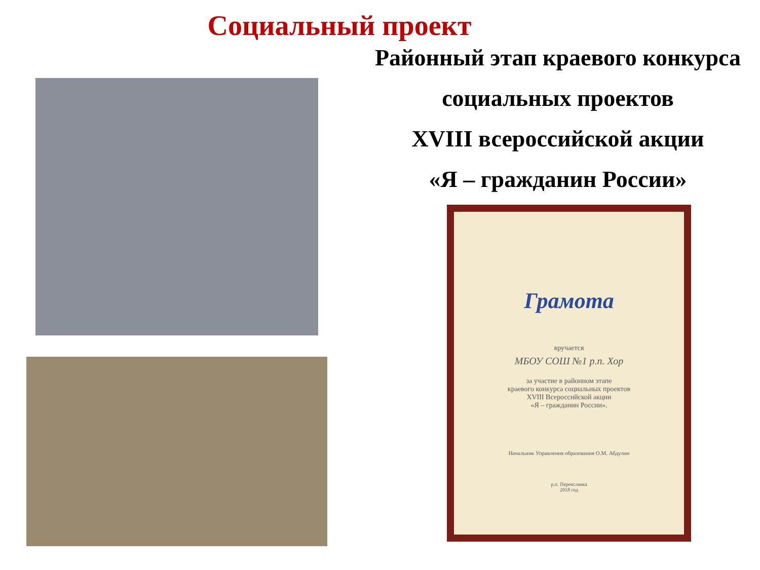Социальный проект
Районный этап краевого конкурса
социальных проектов
XVIII всероссийской акции
«Я – гражданин России»
Грамота
вручается
МБОУ СОШ №1 р.п. Хор
за участие в районном этапе
краевого конкурса социальных проектов
XVIII Всероссийской акции
«Я – гражданин России».
Начальник Управления образования О.М. Абдулин
р.п. Переяславка
2018 год